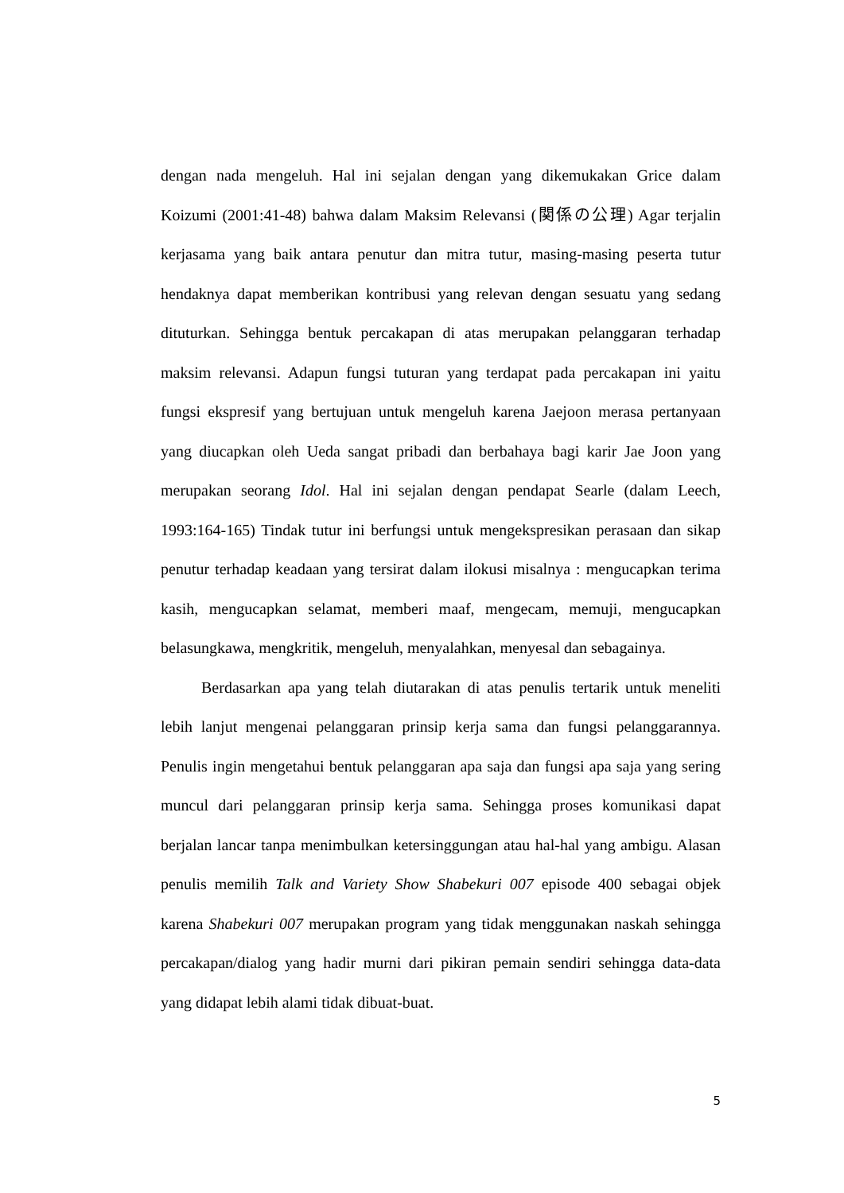dengan nada mengeluh. Hal ini sejalan dengan yang dikemukakan Grice dalam Koizumi (2001:41-48) bahwa dalam Maksim Relevansi (関係の公理) Agar terjalin kerjasama yang baik antara penutur dan mitra tutur, masing-masing peserta tutur hendaknya dapat memberikan kontribusi yang relevan dengan sesuatu yang sedang dituturkan. Sehingga bentuk percakapan di atas merupakan pelanggaran terhadap maksim relevansi. Adapun fungsi tuturan yang terdapat pada percakapan ini yaitu fungsi ekspresif yang bertujuan untuk mengeluh karena Jaejoon merasa pertanyaan yang diucapkan oleh Ueda sangat pribadi dan berbahaya bagi karir Jae Joon yang merupakan seorang Idol. Hal ini sejalan dengan pendapat Searle (dalam Leech, 1993:164-165) Tindak tutur ini berfungsi untuk mengekspresikan perasaan dan sikap penutur terhadap keadaan yang tersirat dalam ilokusi misalnya : mengucapkan terima kasih, mengucapkan selamat, memberi maaf, mengecam, memuji, mengucapkan belasungkawa, mengkritik, mengeluh, menyalahkan, menyesal dan sebagainya.
Berdasarkan apa yang telah diutarakan di atas penulis tertarik untuk meneliti lebih lanjut mengenai pelanggaran prinsip kerja sama dan fungsi pelanggarannya. Penulis ingin mengetahui bentuk pelanggaran apa saja dan fungsi apa saja yang sering muncul dari pelanggaran prinsip kerja sama. Sehingga proses komunikasi dapat berjalan lancar tanpa menimbulkan ketersinggungan atau hal-hal yang ambigu. Alasan penulis memilih Talk and Variety Show Shabekuri 007 episode 400 sebagai objek karena Shabekuri 007 merupakan program yang tidak menggunakan naskah sehingga percakapan/dialog yang hadir murni dari pikiran pemain sendiri sehingga data-data yang didapat lebih alami tidak dibuat-buat.
5